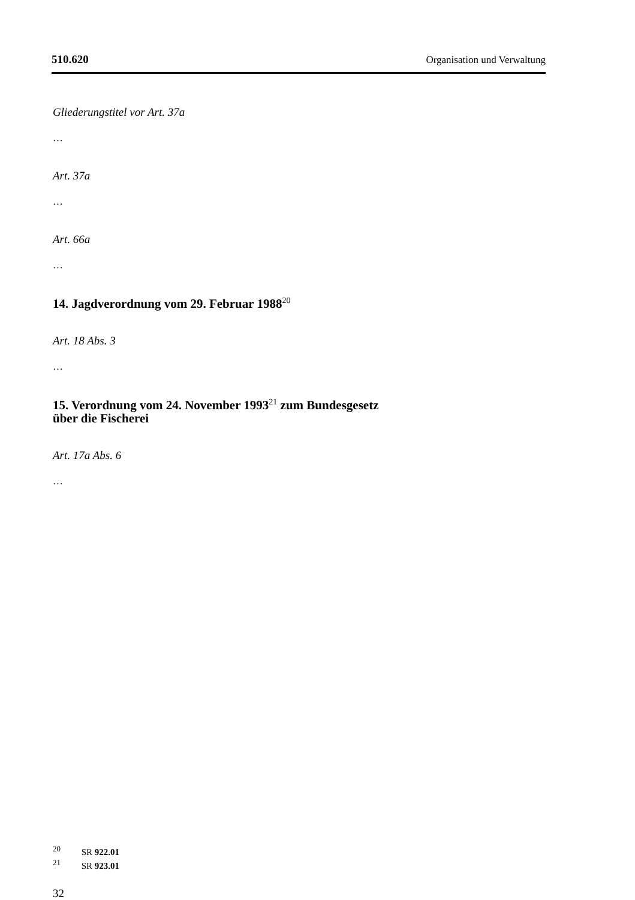510.620 Organisation und Verwaltung
Gliederungstitel vor Art. 37a
…
Art. 37a
…
Art. 66a
…
14. Jagdverordnung vom 29. Februar 1988<sup>20</sup>
Art. 18 Abs. 3
…
15. Verordnung vom 24. November 1993<sup>21</sup> zum Bundesgesetz
über die Fischerei
Art. 17a Abs. 6
…
<sup>20</sup> SR 922.01
<sup>21</sup> SR 923.01
32